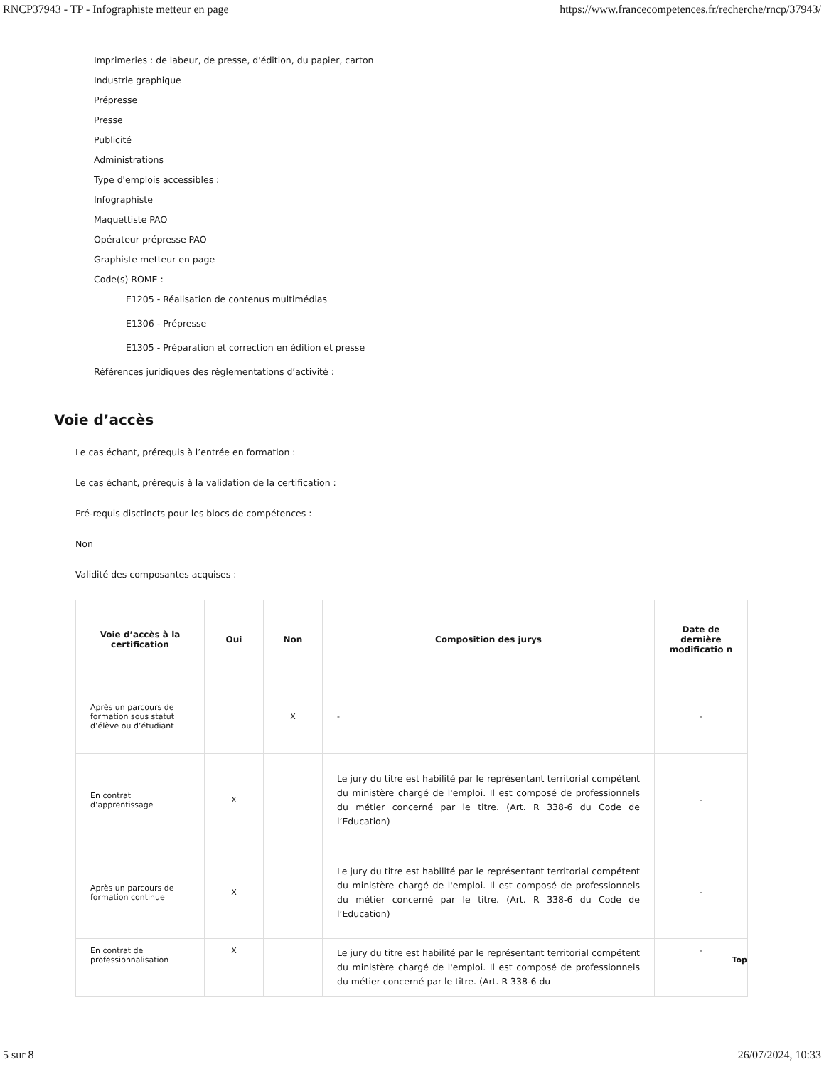RNCP37943 - TP - Infographiste metteur en page https://www.francecompetences.fr/recherche/rncp/37943/
Imprimeries : de labeur, de presse, d'édition, du papier, carton
Industrie graphique
Prépresse
Presse
Publicité
Administrations
Type d'emplois accessibles :
Infographiste
Maquettiste PAO
Opérateur prépresse PAO
Graphiste metteur en page
Code(s) ROME :
E1205 - Réalisation de contenus multimédias
E1306 - Prépresse
E1305 - Préparation et correction en édition et presse
Références juridiques des règlementations d’activité :
Voie d’accès
Le cas échant, prérequis à l’entrée en formation :
Le cas échant, prérequis à la validation de la certification :
Pré-requis disctincts pour les blocs de compétences :
Non
Validité des composantes acquises :
| Voie d’accès à la certification | Oui | Non | Composition des jurys | Date de dernière modificatio n |
| --- | --- | --- | --- | --- |
| Après un parcours de formation sous statut d’élève ou d’étudiant | | X | - | - |
| En contrat d’apprentissage | X | | Le jury du titre est habilité par le représentant territorial compétent du ministère chargé de l'emploi. Il est composé de professionnels du métier concerné par le titre. (Art. R 338-6 du Code de l’Education) | - |
| Après un parcours de formation continue | X | | Le jury du titre est habilité par le représentant territorial compétent du ministère chargé de l'emploi. Il est composé de professionnels du métier concerné par le titre. (Art. R 338-6 du Code de l’Education) | - |
| En contrat de professionnalisation | X | | Le jury du titre est habilité par le représentant territorial compétent du ministère chargé de l'emploi. Il est composé de professionnels du métier concerné par le titre. (Art. R 338-6 du | - Top |
5 sur 8 26/07/2024, 10:33